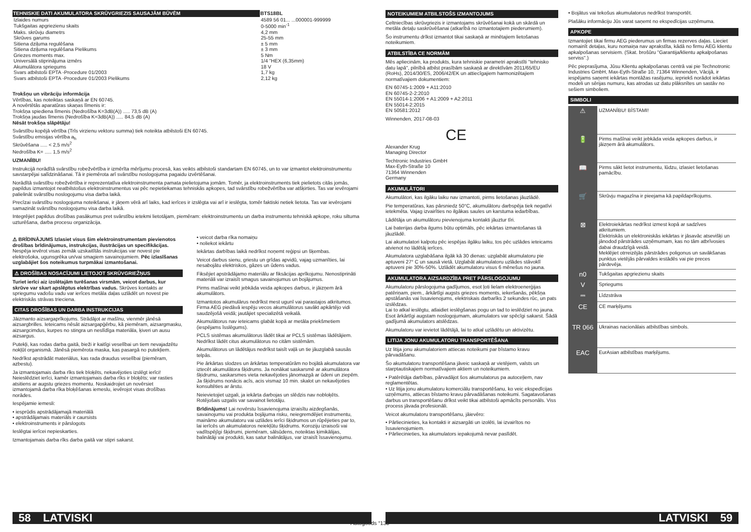| TEHNISKIE DATI AKUMULATORA SKRŪVGRIEZIS SAUSAJĀM BŪVĒM | BTS18BL |
| --- | --- |
| Izlaides numurs | 4589 56 01... ...000001-999999 |
| Tukšgaitas apgriezienu skaits | 0-5000 min<sup>-1</sup> |
| Maks. skrūvju diametrs | 4,2 mm |
| Skrūves garums | 25-55 mm |
| Sitiena dziļuma regulēšana | ± 5 mm |
| Sitiena dziļuma regulēšana Pielikums | ± 3 mm |
| Griezes moments max. | 5 Nm |
| Universālā stiprinājuma izmērs | 1/4 "HEX (6,35mm) |
| Akumulātora spriegums | 18 V |
| Svars atbilstoši EPTA -Procedure 01/2003 | 1,7 kg |
| Svars atbilstoši EPTA -Procedure 01/2003 Pielikums | 2,12 kg |
Trokšņu un vibrāciju informācija
Vērtības, kas noteiktas saskaņā ar EN 60745.
A novērtētās aparatūras skaņas līmenis ir:
Trokšņa spiediena līmenis (Nedrošība K=3dB(A)) ..... 73,5 dB (A)
Trokšņa jaudas līmenis (Nedrošība K=3dB(A)) ..... 84,5 dB (A)
Nēsāt trokšņa slāpētāju!
Svārstību kopējā vērtība (Trīs virzienu vektoru summa) tiek noteikta atbilstoši EN 60745.
Svārstību emisijas vērtība a<sub>h</sub>
Skrūvēšana ..... < 2,5 m/s<sup>2</sup>
Nedrošība K= ..... 1,5 m/s<sup>2</sup>
UZMANĪBU!
Instrukcijā norādītā svārstību robežvērtība ir izmērīta mērījumu procesā, kas veikts atbilstoši standartam EN 60745, un to var izmantot elektroinstrumentu savstarpējai salīdzināšanai. Tā ir piemērota arī svārstību noslogojuma pagaidu izvērtēšanai.
Norādītā svārstību robežvērtība ir reprezentatīva elektroinstrumenta pamata pielietojuma jomām. Tomēr, ja elektroinstruments tiek pielietots citās jomās, papildus izmantojot neatbilstošus elektroinstrumentus vai pēc nepietiekamas tehniskās apkopes, tad svārstību robežvērtība var atšķirties. Tas var ievērojami palielināt svārstību noslogojumu visa darba laikā.
Precīzai svārstību noslogojuma noteikšanai, ir jāņem vērā arī laiks, kad ierīces ir izslēgta vai arī ir ieslēgta, tomēr faktiski netiek lietota. Tas var ievērojami samazināt svārstību noslogojumu visa darba laikā.
Integrējiet papildus drošības pasākumus pret svārstību ietekmi lietotājam, piemēram: elektroinstrumentu un darba instrumentu tehniskā apkope, roku siltuma uzturēšana, darba procesu organizācija.
⚠ BRĪDINĀJUMS Izlasiet visus šim elektroinstrumentam pievienotos drošības brīdinājumus, instrukcijas, ilustrācijas un specifikācijas. Nespēja ievērot visas zemāk uzskaitītās instrukcijas var novest pie elektrošoka, ugunsgrēka un/vai smagiem savainojumiem. Pēc izlasīšanas uzglabājiet šos noteikumus turpmākai izmantošanai.
⚠ DROŠĪBAS NOSACĪJUMI LIETOJOT SKRŪVGRIEŽŅUS
Turiet ierīci aiz izolētajām turēšanas virsmām, veicot darbus, kur skrūve var skart apslēptus elektrības vadus. Skrūves kontakts ar spriegumu vadošu vadu var ierīces metāla daļas uzlādēt un novest pie elektriskās strāvas trieciena.
CITAS DROŠĪBAS UN DARBA INSTRUKCIJAS
Jāizmanto aizsargaprīkojums. Strādājot ar mašīnu, vienmēr jānēsā aizsargbrilles. Ieteicams nēsāt aizsargapģērbu, kā piemēram, aizsargmasku, aizsargcimdus, kurpes no stingra un neslīdīga materiāla, ķiveri un ausu aizsargus.
Putekļi, kas rodas darba gaitā, bieži ir kaitīgi veselībai un tiem nevajadzētu nokļūt organismā. Jānēsā piemērota maska, kas pasargā no putekļiem.
Nedrīkst apstrādāt materiālus, kas rada draudus veselībai (piemēram, azbestu).
Ja izmantojamais darba rīks tiek bloķēts, nekavējoties izslēgt ierīci! Neieslēdziet ierīci, kamēr izmantojamais darba rīks ir bloķēts; var rasties atsitiens ar augstu griezes momentu. Noskaidrojiet un novērsiet izmantojamā darba rīka bloķēšanas iemeslu, ievērojot visas drošības norādes.
Iespējamie iemesli:
• iesprūdis apstrādājamajā materiālā
• apstrādājamais materiāls ir caursists
• elektroinstruments ir pārslogots
Ieslēgtai ierīcei nepieskarties.
Izmantojamais darba rīks darba gaitā var stipri sakarst.
• veicot darba rīka nomaiņu
• noliekot iekārtu
Iekārtas darbības laikā nedrīkst noņemt reģipsi un šķembas.
Veicot darbus sienu, griestu un grīdas apvidū, vajag uzmanīties, lai nesabojātu elektriskos, gāzes un ūdens vadus.
Fiksējiet apstrādājamo materiālu ar fiksācijas aprīkojumu. Nenostiprināti materiāli var izraisīt smagus savainojumus un bojājumus.
Pirms mašīnai veikt jebkāda veida apkopes darbus, ir jāizņem ārā akumulātors.
Izmantotos akumulārus nedrīkst mest ugunī vai parastajos atkritumos. Firma AEG piedāvā iespēju vecos akumulātorus savākt apkārtējo vidi saudzējošā veidā; jautājiet specializētā veikalā.
Akumulātorus nav ieteicams glabāt kopā ar metāla priekšmetiem (iespējams īsslēgums).
PCLS sistēmas akumulātorus lādēt tikai ar PCLS sistēmas lādētājiem. Nedrīkst lādēt citus akumulātorus no citām sistēmām.
Akumulātorus un lādētājus nedrīkst taisīt vaļā un tie jāuzglabā sausās telpās.
Pie ārkārtas slodzes un ārkārtas temperatūrām no bojātā akumulatora var iztecēt akumulātora šķidrums. Ja nonākat saskarsmē ar akumulātora šķidrumu, saskarsmes vieta nekavējoties jānomazgā ar ūdeni un ziepēm. Ja šķidrums nonācis acīs, acis vismaz 10 min. skalot un nekavējoties konsultēties ar ārstu.
Neievietojiet uzgali, ja iekārta darbojas un slēdzis nav nobloķēts. Rotējošais uzgalis var savainot lietotāju.
Brīdinājums! Lai novērstu īssavienojuma izraisītu aizdegšanās, savainojumu vai produkta bojājuma risku, neiegremdējiet instrumentu, maināmo akumulatoru vai uzlādes ierīci šķidrumos un rūpējieties par to, lai ierīcēs un akumulatoros neiekļūtu šķidrums. Koroziju izraisoši vai vadītspējīgi šķidrumi, piemēram, sālsūdens, noteiktas ķimikālijas, balinātāji vai produkti, kas satur balinātājus, var izraisīt īssavienojumu.
NOTEIKUMIEM ATBILSTOŠS IZMANTOJUMS
Celtniecības skrūvgriezis ir izmantojams skrūvēšanai kokā un skārdā un metāla detaļu saskrūvēšanai (atkarībā no izmantotajiem piederumiem).
Šo instrumentu drīkst izmantot tikai saskaņā ar minētajiem lietošanas noteikumiem.
ATBILSTĪBA CE NORMĀM
Mēs apliecinām, ka produkts, kura tehniskie parametri aprakstīti "tehnisko datu lapā", pilnībā atbilst prasībām saskaņā ar direktīvām 2011/65/EU (RoHs), 2014/30/ES, 2006/42/EK un attiecīgajiem harmonizētajiem normatīvajiem dokumentiem:
EN 60745-1:2009 + A11:2010
EN 60745-2-2:2010
EN 55014-1:2006 + A1:2009 + A2:2011
EN 55014-2:2015
EN 50581:2012
Winnenden, 2017-08-03
CE
Alexander Krug
Managing Director
Techtronic Industries GmbH
Max-Eyth-Straße 10
71364 Winnenden
Germany
AKUMULĀTORI
Akumulātori, kas ilgāku laiku nav izmantoti, pirms lietošanas jāuzlādē.
Pie temperatūras, kas pārsniedz 50°C, akumulātoru darbspēja tiek negatīvi ietekmēta. Vajag izvairīties no ilgākas saules un karstuma iedarbības.
Lādētāja un akumulātoru pievienojuma kontakti jāuztur tīri.
Lai baterijas darba ilgums būtu optimāls, pēc iekārtas izmantošanas tā jāuzlādē.
Lai akumulatori kalpotu pēc iespējas ilgāku laiku, tos pēc uzlādes ieteicams atvienot no lādētāj ierīces.
Akumulatora uzglabāšana ilgāk kā 30 dienas: uzglabāt akumulatoru pie aptuveni 27° C un sausā vietā. Uzglabāt akumulatoru uzlādes stāvoklī aptuveni pie 30%-50%. Uzlādēt akumulatoru visus 6 mēnešus no jauna.
AKUMULATORA AIZSARDZĪBA PRET PĀRSLOGOJUMU
Akumulatoru pārslogojuma gadījumos, esot ļoti lielam elektroenerģijas patēriņam, piem., ārkārtīgi augsts griezes moments, iekeršanās, pēkšņa apstāšanās vai īssavienojums, elektriskais darbarīks 2 sekundes rūc, un pats izslēdzas.
Lai to atkal ieslēgtu, atlaidiet ieslēgšanas pogu un tad to ieslēdziet no jauna.
Esot ārkārtīgi augstam noslogojumam, akumulators var spēcīgi sakarst. Šādā gadījumā akumulators atslēdzas.
Akumulatoru var ievietot lādētājā, lai to atkal uzlādētu un aktivizētu.
LITIJA JONU AKUMULATORU TRANSPORTĒŠANA
Uz litija jonu akumulatoriem attiecas noteikumi par bīstamo kravu pārvadāšanu.
Šo akumulatoru transportēšana jāveic saskaņā ar vietējiem, valsts un starptautiskajiem normatīvajiem aktiem un noteikumiem.
• Patērētāja darbības, pārvadājot šos akumulatorus pa autoceļiem, nav reglamentētas.
• Uz litija jonu akumulatoru komerciālu transportēšanu, ko veic ekspedīcijas uzņēmums, attiecas bīstamo kravu pārvadāšanas noteikumi. Sagatavošanas darbus un transportēšanu drīkst veikt tikai atbilstoši apmācīts personāls. Viss process jāvada profesionāli.
Veicot akumulatoru transportēšanu, jāievēro:
• Pārliecinieties, ka kontakti ir aizsargāti un izolēti, lai izvairītos no īssavienojumiem.
• Pārliecinieties, ka akumulators iepakojumā nevar paslīdēt.
• Bojātus vai tekošus akumulatorus nedrīkst transportēt.
Plašāku informāciju Jūs varat saņemt no ekspedīcijas uzņēmuma.
APKOPE
Izmantojiet tikai firmu AEG piederumus un firmas rezerves daļas. Lieciet nomainīt detaļas, kuru nomaiņa nav aprakstīta, kādā no firmu AEG klientu apkalpošanas servisiem. (Skat. brošūru "Garantija/klientu apkalpošanas serviss".)
Pēc pieprasījuma, Jūsu Klientu apkalpošanas centrā vai pie Technotronic Industries GmbH, Max-Eyth-Straße 10, 71364 Winnenden, Vācijā, ir iespējams saņemt iekārtas montāžas rasējumu, iepriekš norādot iekārtas modeli un sērijas numuru, kas atrodas uz datu plāksnītes un sastāv no sešiem simboliem.
SIMBOLI
| ⚠ | UZMANĪBU! BĪSTAMI! |
| 🔋 | Pirms mašīnai veikt jebkāda veida apkopes darbus, ir jāizņem ārā akumulātors. |
| 📖 | Pirms sākt lietot instrumentu, lūdzu, izlasiet lietošanas pamācību. |
| 🛒 | Skrūvju magazīna ir pieejama kā papildaprīkojums. |
| ⊠ | Elektroiekārtas nedrīkst izmest kopā ar sadzīves atkritumiem. Elektriskās un elektroniskās iekārtas ir jāsavāc atsevišķi un jānodod pārstrādes uzņēmumam, kas no tām atbrīvosies dabai draudzīgā veidā. Meklējiet otrreizējās pārstrādes poligonus un savākšanas punktus vietējās pārvaldes iestādēs vai pie preces pārdevēja. |
| n0 | Tukšgaitas apgriezienu skaits |
| V | Spriegums |
| ⎓ | Līdzstrāva |
| CE | CE marķējums |
| TR 066 | Ukrainas nacionālais atbilstības simbols. |
| EAC | EurAsian atbilstības marķējums. |
58 LATVISKI Autogoods “130” LATVISKI 59